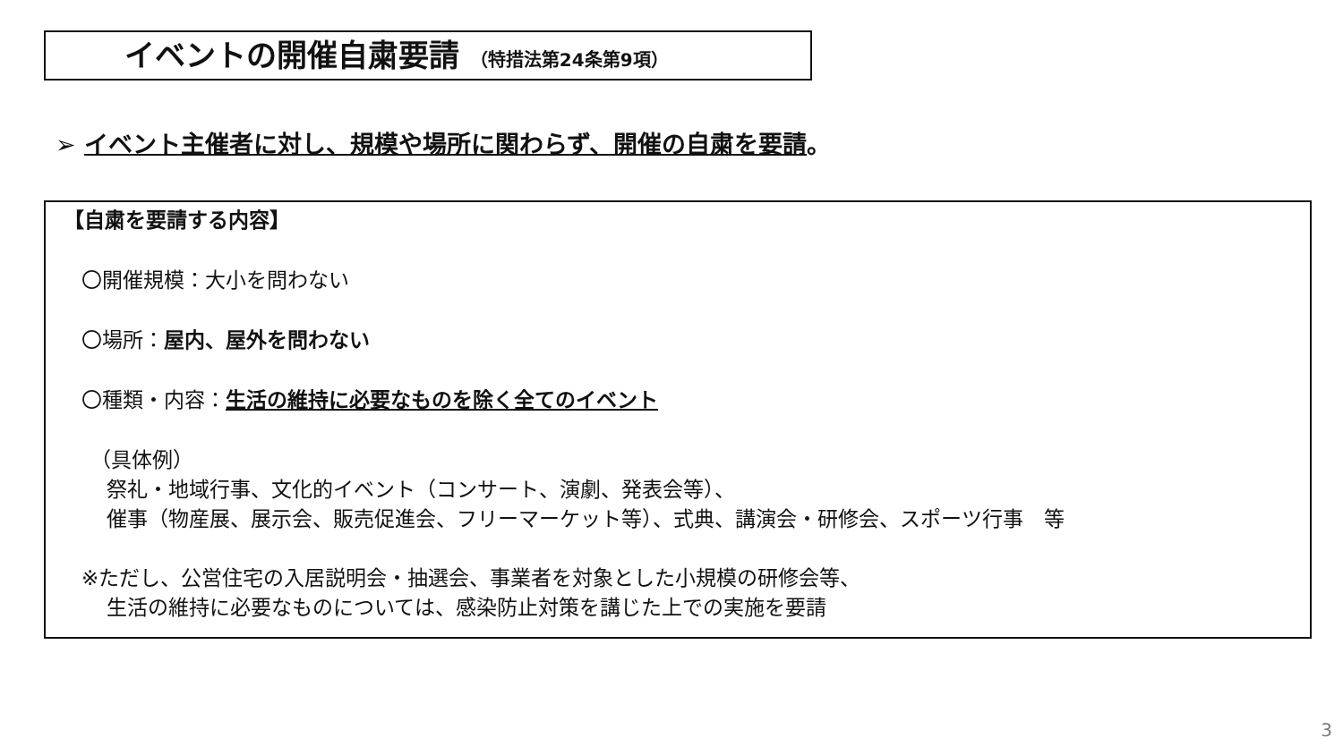イベントの開催自粛要請 （特措法第24条第9項）
➢ イベント主催者に対し、規模や場所に関わらず、開催の自粛を要請。
【自粛を要請する内容】
〇開催規模：大小を問わない
〇場所：屋内、屋外を問わない
〇種類・内容：生活の維持に必要なものを除く全てのイベント
（具体例）
祭礼・地域行事、文化的イベント（コンサート、演劇、発表会等）、
催事（物産展、展示会、販売促進会、フリーマーケット等）、式典、講演会・研修会、スポーツ行事　等
※ただし、公営住宅の入居説明会・抽選会、事業者を対象とした小規模の研修会等、
生活の維持に必要なものについては、感染防止対策を講じた上での実施を要請
3